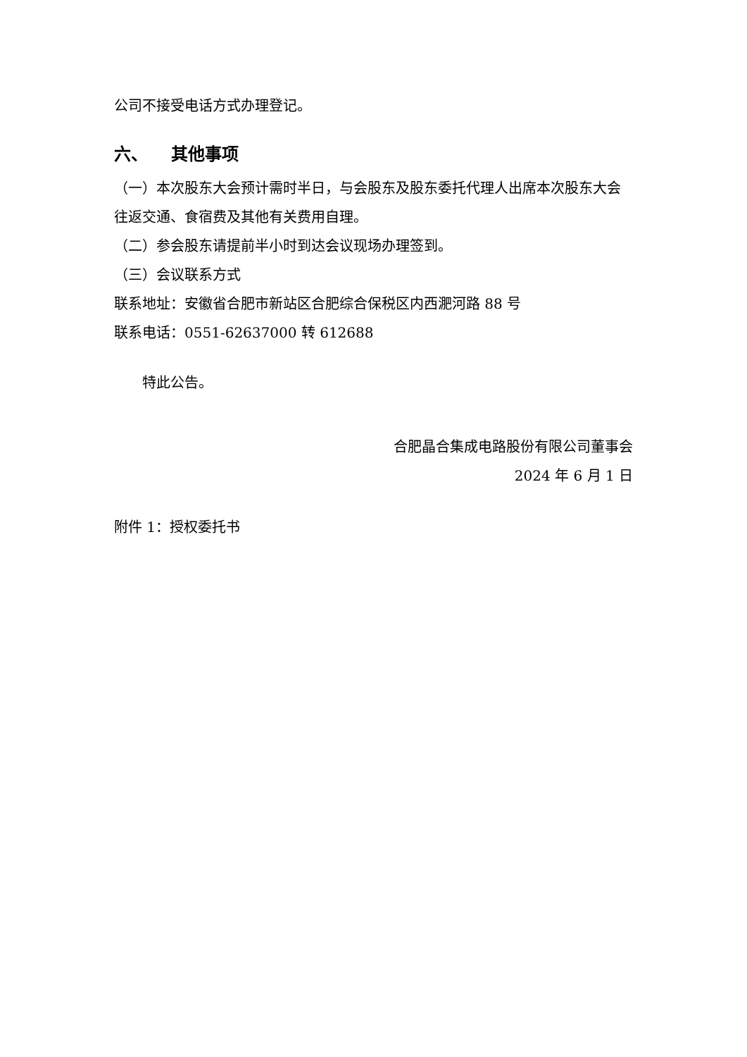公司不接受电话方式办理登记。
六、 其他事项
（一）本次股东大会预计需时半日，与会股东及股东委托代理人出席本次股东大会往返交通、食宿费及其他有关费用自理。
（二）参会股东请提前半小时到达会议现场办理签到。
（三）会议联系方式
联系地址：安徽省合肥市新站区合肥综合保税区内西淝河路 88 号
联系电话：0551-62637000 转 612688
特此公告。
合肥晶合集成电路股份有限公司董事会
2024 年 6 月 1 日
附件 1：授权委托书